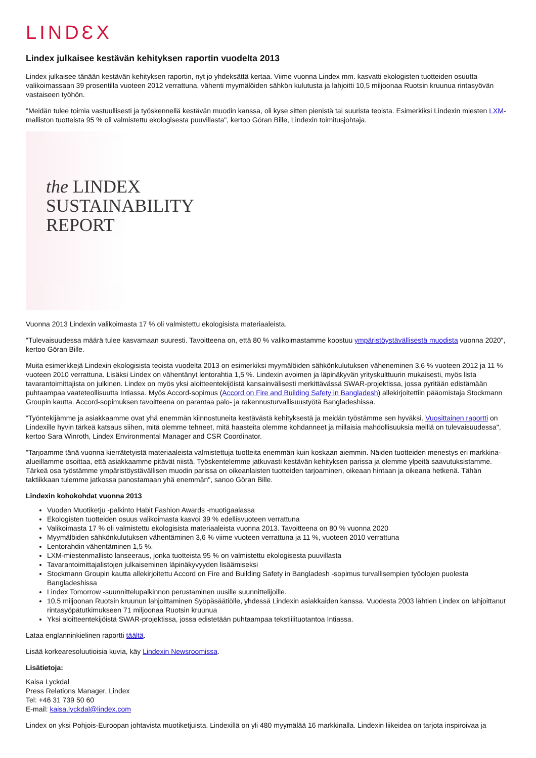LINDƐX
Lindex julkaisee kestävän kehityksen raportin vuodelta 2013
Lindex julkaisee tänään kestävän kehityksen raportin, nyt jo yhdeksättä kertaa. Viime vuonna Lindex mm. kasvatti ekologisten tuotteiden osuutta valikoimassaan 39 prosentilla vuoteen 2012 verrattuna, vähenti myymälöiden sähkön kulutusta ja lahjoitti 10,5 miljoonaa Ruotsin kruunua rintasyövän vastaiseen työhön.
"Meidän tulee toimia vastuullisesti ja työskennellä kestävän muodin kanssa, oli kyse sitten pienistä tai suurista teoista. Esimerkiksi Lindexin miesten LXM-malliston tuotteista 95 % oli valmistettu ekologisesta puuvillasta", kertoo Göran Bille, Lindexin toimitusjohtaja.
the LINDEX
SUSTAINABILITY
REPORT
Vuonna 2013 Lindexin valikoimasta 17 % oli valmistettu ekologisista materiaaleista.
"Tulevaisuudessa määrä tulee kasvamaan suuresti. Tavoitteena on, että 80 % valikoimastamme koostuu ympäristöystävällisestä muodista vuonna 2020", kertoo Göran Bille.
Muita esimerkkejä Lindexin ekologisista teoista vuodelta 2013 on esimerkiksi myymälöiden sähkönkulutuksen väheneminen 3,6 % vuoteen 2012 ja 11 % vuoteen 2010 verrattuna. Lisäksi Lindex on vähentänyt lentorahtia 1,5 %. Lindexin avoimen ja läpinäkyvän yrityskulttuurin mukaisesti, myös lista tavarantoimittajista on julkinen. Lindex on myös yksi aloitteentekijöistä kansainvälisesti merkittävässä SWAR-projektissa, jossa pyritään edistämään puhtaampaa vaateteollisuutta Intiassa. Myös Accord-sopimus (Accord on Fire and Building Safety in Bangladesh) allekirjoitettiin pääomistaja Stockmann Groupin kautta. Accord-sopimuksen tavoitteena on parantaa palo- ja rakennusturvallisuustyötä Bangladeshissa.
"Työntekijämme ja asiakkaamme ovat yhä enemmän kiinnostuneita kestävästä kehityksestä ja meidän työstämme sen hyväksi. Vuosittainen raportti on Lindexille hyvin tärkeä katsaus siihen, mitä olemme tehneet, mitä haasteita olemme kohdanneet ja millaisia mahdollisuuksia meillä on tulevaisuudessa", kertoo Sara Winroth, Lindex Environmental Manager and CSR Coordinator.
"Tarjoamme tänä vuonna kierrätetyistä materiaaleista valmistettuja tuotteita enemmän kuin koskaan aiemmin. Näiden tuotteiden menestys eri markkina-alueillamme osoittaa, että asiakkaamme pitävät niistä. Työskentelemme jatkuvasti kestävän kehityksen parissa ja olemme ylpeitä saavutuksistamme. Tärkeä osa työstämme ympäristöystävällisen muodin parissa on oikeanlaisten tuotteiden tarjoaminen, oikeaan hintaan ja oikeana hetkenä. Tähän taktiikkaan tulemme jatkossa panostamaan yhä enemmän", sanoo Göran Bille.
Lindexin kohokohdat vuonna 2013
Vuoden Muotiketju -palkinto Habit Fashion Awards -muotigaalassa
Ekologisten tuotteiden osuus valikoimasta kasvoi 39 % edellisvuoteen verrattuna
Valikoimasta 17 % oli valmistettu ekologisista materiaaleista vuonna 2013. Tavoitteena on 80 % vuonna 2020
Myymälöiden sähkönkulutuksen vähentäminen 3,6 % viime vuoteen verrattuna ja 11 %, vuoteen 2010 verrattuna
Lentorahdin vähentäminen 1,5 %.
LXM-miestenmallisto lanseeraus, jonka tuotteista 95 % on valmistettu ekologisesta puuvillasta
Tavarantoimittajalistojen julkaiseminen läpinäkyvyyden lisäämiseksi
Stockmann Groupin kautta allekirjoitettu Accord on Fire and Building Safety in Bangladesh -sopimus turvallisempien työolojen puolesta Bangladeshissa
Lindex Tomorrow -suunnittelupalkinnon perustaminen uusille suunnittelijoille.
10,5 miljoonan Ruotsin kruunun lahjoittaminen Syöpäsäätiölle, yhdessä Lindexin asiakkaiden kanssa. Vuodesta 2003 lähtien Lindex on lahjoittanut rintasyöpätutkimukseen 71 miljoonaa Ruotsin kruunua
Yksi aloitteentekijöistä SWAR-projektissa, jossa edistetään puhtaampaa tekstiilituotantoa Intiassa.
Lataa englanninkielinen raportti täältä.
Lisää korkearesoluutioisia kuvia, käy Lindexin Newsroomissa.
Lisätietoja:
Kaisa Lyckdal
Press Relations Manager, Lindex
Tel: +46 31 739 50 60
E-mail: kaisa.lyckdal@lindex.com
Lindex on yksi Pohjois-Euroopan johtavista muotiketjuista. Lindexillä on yli 480 myymälää 16 markkinalla. Lindexin liikeidea on tarjota inspiroivaa ja